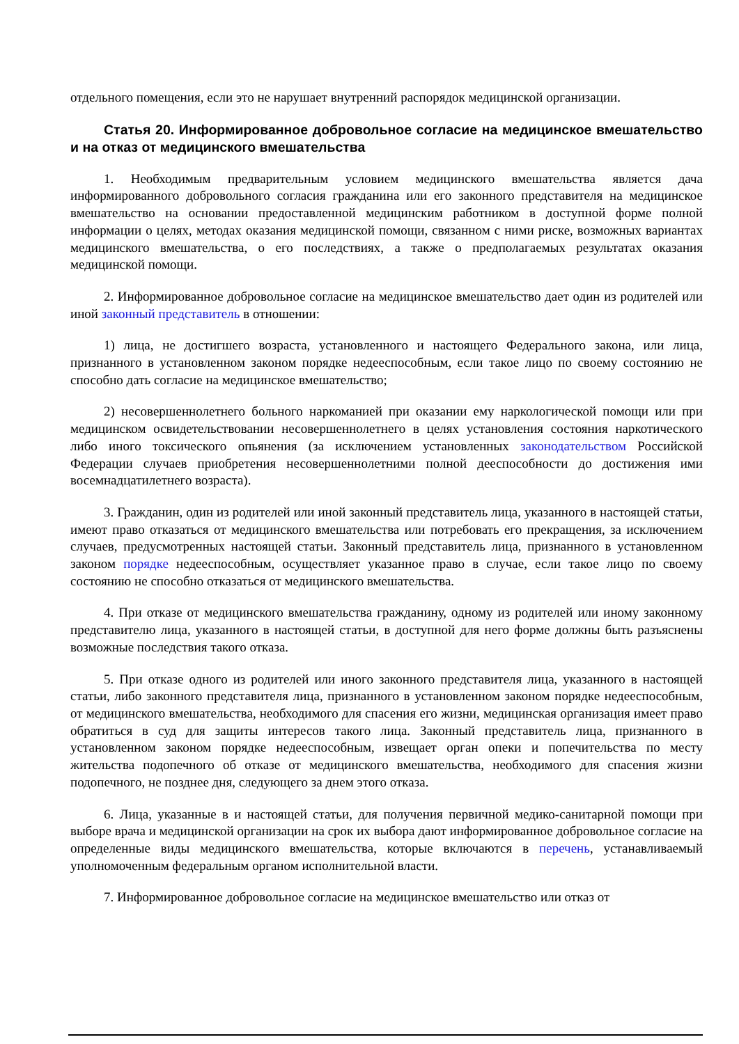отдельного помещения, если это не нарушает внутренний распорядок медицинской организации.
Статья 20. Информированное добровольное согласие на медицинское вмешательство и на отказ от медицинского вмешательства
1. Необходимым предварительным условием медицинского вмешательства является дача информированного добровольного согласия гражданина или его законного представителя на медицинское вмешательство на основании предоставленной медицинским работником в доступной форме полной информации о целях, методах оказания медицинской помощи, связанном с ними риске, возможных вариантах медицинского вмешательства, о его последствиях, а также о предполагаемых результатах оказания медицинской помощи.
2. Информированное добровольное согласие на медицинское вмешательство дает один из родителей или иной законный представитель в отношении:
1) лица, не достигшего возраста, установленного и настоящего Федерального закона, или лица, признанного в установленном законом порядке недееспособным, если такое лицо по своему состоянию не способно дать согласие на медицинское вмешательство;
2) несовершеннолетнего больного наркоманией при оказании ему наркологической помощи или при медицинском освидетельствовании несовершеннолетнего в целях установления состояния наркотического либо иного токсического опьянения (за исключением установленных законодательством Российской Федерации случаев приобретения несовершеннолетними полной дееспособности до достижения ими восемнадцатилетнего возраста).
3. Гражданин, один из родителей или иной законный представитель лица, указанного в настоящей статьи, имеют право отказаться от медицинского вмешательства или потребовать его прекращения, за исключением случаев, предусмотренных настоящей статьи. Законный представитель лица, признанного в установленном законом порядке недееспособным, осуществляет указанное право в случае, если такое лицо по своему состоянию не способно отказаться от медицинского вмешательства.
4. При отказе от медицинского вмешательства гражданину, одному из родителей или иному законному представителю лица, указанного в настоящей статьи, в доступной для него форме должны быть разъяснены возможные последствия такого отказа.
5. При отказе одного из родителей или иного законного представителя лица, указанного в настоящей статьи, либо законного представителя лица, признанного в установленном законом порядке недееспособным, от медицинского вмешательства, необходимого для спасения его жизни, медицинская организация имеет право обратиться в суд для защиты интересов такого лица. Законный представитель лица, признанного в установленном законом порядке недееспособным, извещает орган опеки и попечительства по месту жительства подопечного об отказе от медицинского вмешательства, необходимого для спасения жизни подопечного, не позднее дня, следующего за днем этого отказа.
6. Лица, указанные в и настоящей статьи, для получения первичной медико-санитарной помощи при выборе врача и медицинской организации на срок их выбора дают информированное добровольное согласие на определенные виды медицинского вмешательства, которые включаются в перечень, устанавливаемый уполномоченным федеральным органом исполнительной власти.
7. Информированное добровольное согласие на медицинское вмешательство или отказ от